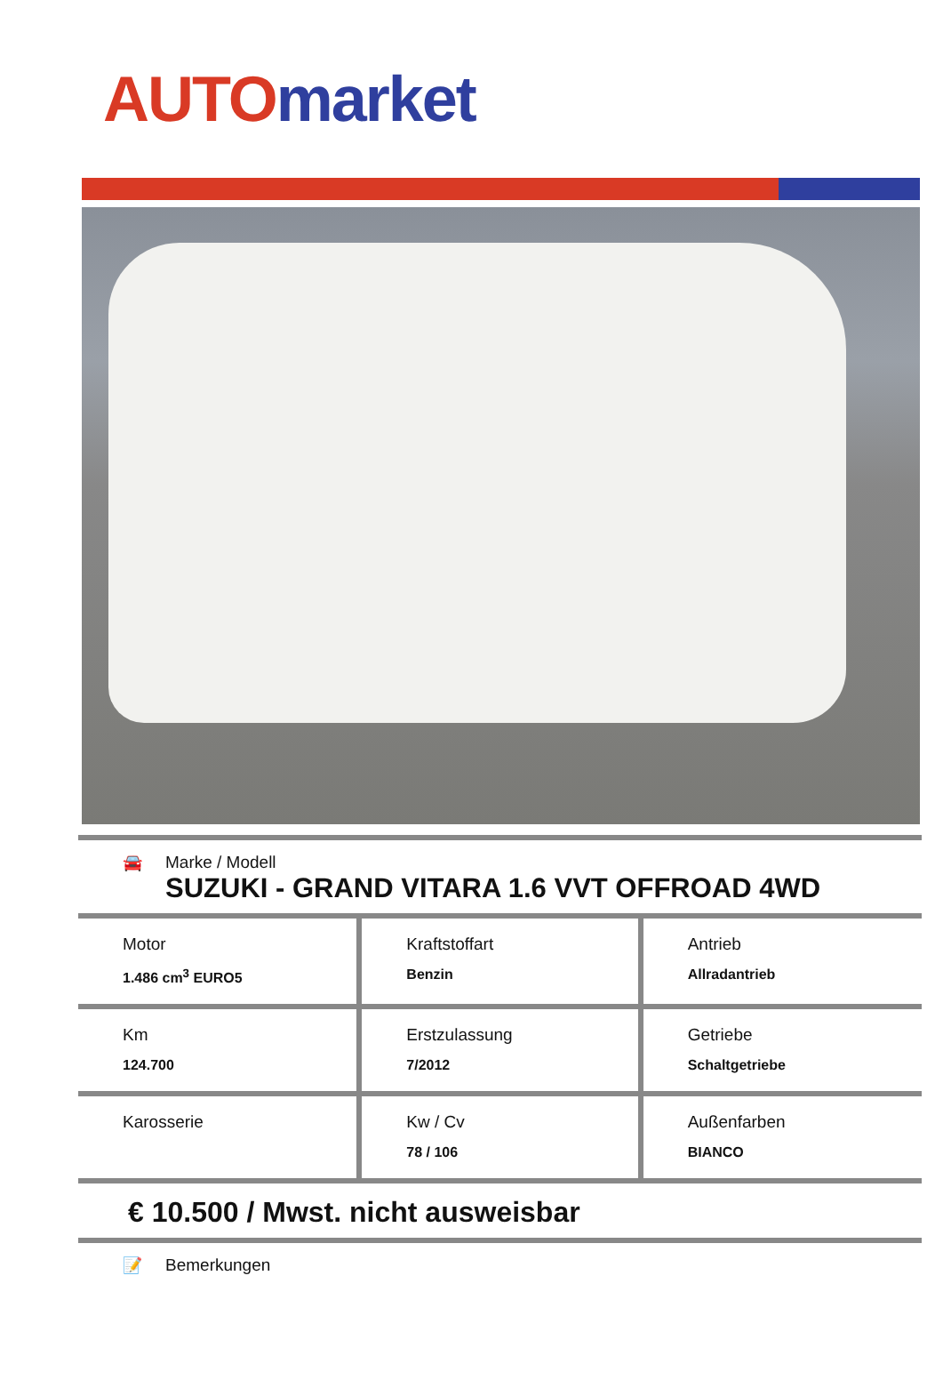AUTO market
🚘 Marke / Modell
SUZUKI - GRAND VITARA 1.6 VVT OFFROAD 4WD
| Motor 1.486 cm<sup>3</sup> EURO5 | Kraftstoffart Benzin | Antrieb Allradantrieb |
| Km 124.700 | Erstzulassung 7/2012 | Getriebe Schaltgetriebe |
| Karosserie | Kw / Cv 78 / 106 | Außenfarben BIANCO |
€ 10.500 / Mwst. nicht ausweisbar
📝 Bemerkungen